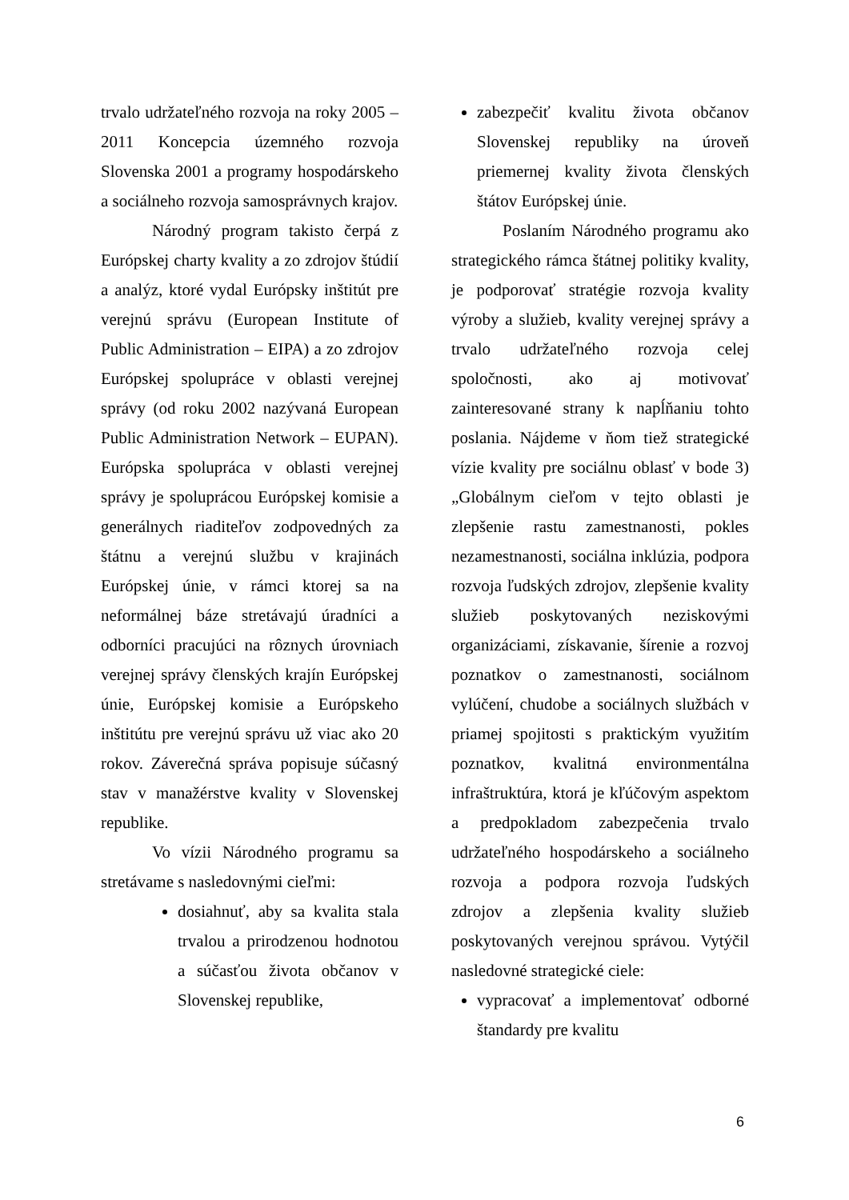trvalo udržateľného rozvoja na roky 2005 – 2011 Koncepcia územného rozvoja Slovenska 2001 a programy hospodárskeho a sociálneho rozvoja samosprávnych krajov.
Národný program takisto čerpá z Európskej charty kvality a zo zdrojov štúdií a analýz, ktoré vydal Európsky inštitút pre verejnú správu (European Institute of Public Administration – EIPA) a zo zdrojov Európskej spolupráce v oblasti verejnej správy (od roku 2002 nazývaná European Public Administration Network – EUPAN). Európska spolupráca v oblasti verejnej správy je spoluprácou Európskej komisie a generálnych riaditeľov zodpovedných za štátnu a verejnú službu v krajinách Európskej únie, v rámci ktorej sa na neformálnej báze stretávajú úradníci a odborníci pracujúci na rôznych úrovniach verejnej správy členských krajín Európskej únie, Európskej komisie a Európskeho inštitútu pre verejnú správu už viac ako 20 rokov. Záverečná správa popisuje súčasný stav v manažérstve kvality v Slovenskej republike.
Vo vízii Národného programu sa stretávame s nasledovnými cieľmi:
dosiahnuť, aby sa kvalita stala trvalou a prirodzenou hodnotou a súčasťou života občanov v Slovenskej republike,
zabezpečiť kvalitu života občanov Slovenskej republiky na úroveň priemernej kvality života členských štátov Európskej únie.
Poslaním Národného programu ako strategického rámca štátnej politiky kvality, je podporovať stratégie rozvoja kvality výroby a služieb, kvality verejnej správy a trvalo udržateľného rozvoja celej spoločnosti, ako aj motivovať zainteresované strany k napĺňaniu tohto poslania. Nájdeme v ňom tiež strategické vízie kvality pre sociálnu oblasť v bode 3) „Globálnym cieľom v tejto oblasti je zlepšenie rastu zamestnanosti, pokles nezamestnanosti, sociálna inklúzia, podpora rozvoja ľudských zdrojov, zlepšenie kvality služieb poskytovaných neziskovými organizáciami, získavanie, šírenie a rozvoj poznatkov o zamestnanosti, sociálnom vylúčení, chudobe a sociálnych službách v priamej spojitosti s praktickým využitím poznatkov, kvalitná environmentálna infraštruktúra, ktorá je kľúčovým aspektom a predpokladom zabezpečenia trvalo udržateľného hospodárskeho a sociálneho rozvoja a podpora rozvoja ľudských zdrojov a zlepšenia kvality služieb poskytovaných verejnou správou. Vytýčil nasledovné strategické ciele:
vypracovať a implementovať odborné štandardy pre kvalitu
6